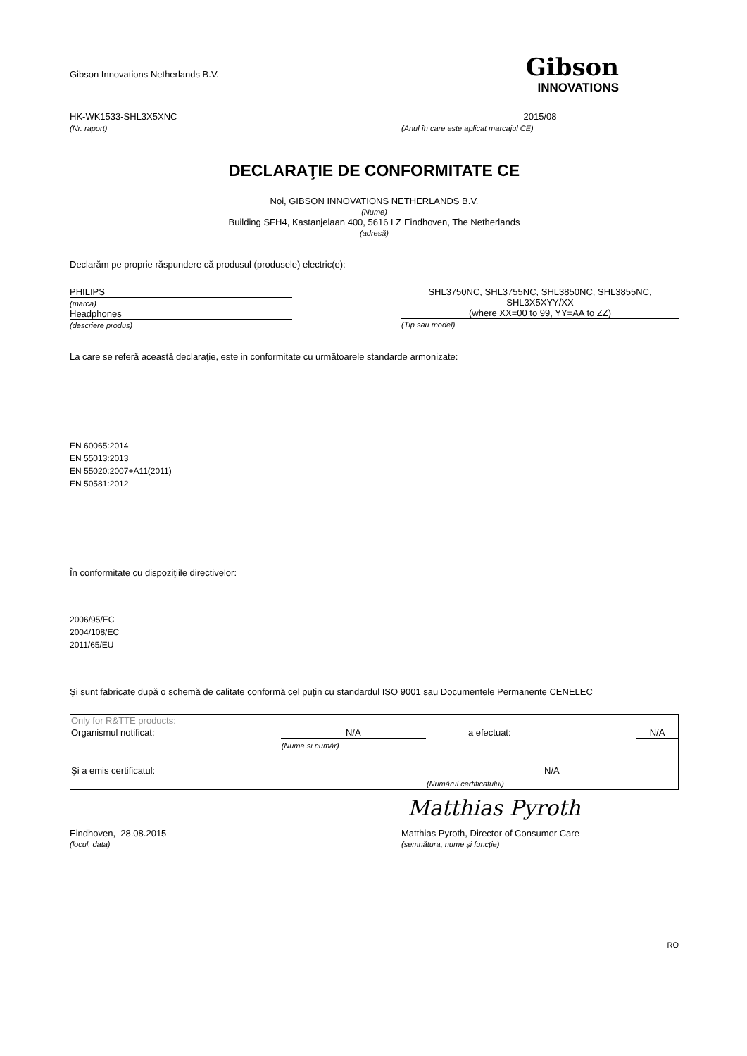Gibson Innovations Netherlands B.V.
Gibson
INNOVATIONS
HK-WK1533-SHL3X5XNC
(Nr. raport)
2015/08
(Anul în care este aplicat marcajul CE)
DECLARAŢIE DE CONFORMITATE CE
Noi, GIBSON INNOVATIONS NETHERLANDS B.V.
(Nume)
Building SFH4, Kastanjelaan 400, 5616 LZ Eindhoven, The Netherlands
(adresă)
Declarăm pe proprie răspundere că produsul (produsele) electric(e):
PHILIPS
(marca)
Headphones
(descriere produs)
SHL3750NC, SHL3755NC, SHL3850NC, SHL3855NC,
SHL3X5XYY/XX
(where XX=00 to 99, YY=AA to ZZ)
(Tip sau model)
La care se referă această declaraţie, este in conformitate cu următoarele standarde armonizate:
EN 60065:2014
EN 55013:2013
EN 55020:2007+A11(2011)
EN 50581:2012
În conformitate cu dispoziţiile directivelor:
2006/95/EC
2004/108/EC
2011/65/EU
Şi sunt fabricate după o schemă de calitate conformă cel puţin cu standardul ISO 9001 sau Documentele Permanente CENELEC
| Only for R&TTE products: | | | |
| Organismul notificat: | N/A | a efectuat: | N/A |
| | (Nume si număr) | | |
| Şi a emis certificatul: | | N/A | |
| | | (Numărul certificatului) | |
Matthias Pyroth
Eindhoven, 28.08.2015
(locul, data)
Matthias Pyroth, Director of Consumer Care
(semnătura, nume şi funcţie)
RO